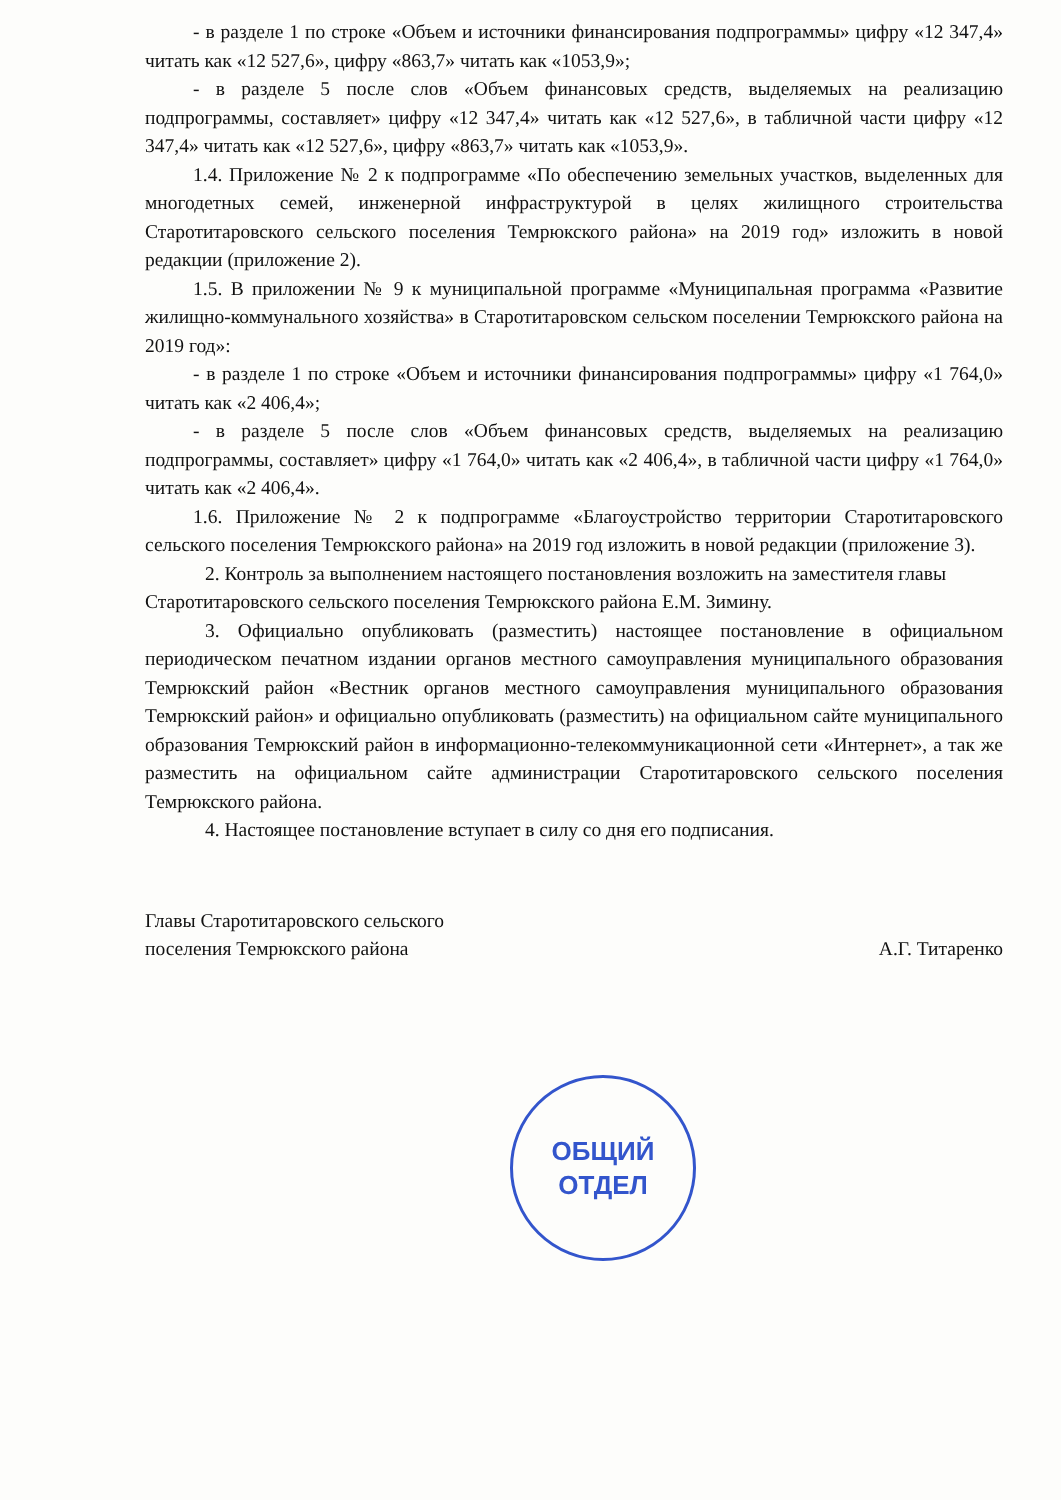- в разделе 1 по строке «Объем и источники финансирования подпрограммы» цифру «12 347,4» читать как «12 527,6», цифру «863,7» читать как «1053,9»;
- в разделе 5 после слов «Объем финансовых средств, выделяемых на реализацию подпрограммы, составляет» цифру «12 347,4» читать как «12 527,6», в табличной части цифру «12 347,4» читать как «12 527,6», цифру «863,7» читать как «1053,9».
1.4. Приложение № 2 к подпрограмме «По обеспечению земельных участков, выделенных для многодетных семей, инженерной инфраструктурой в целях жилищного строительства Старотитаровского сельского поселения Темрюкского района» на 2019 год» изложить в новой редакции (приложение 2).
1.5. В приложении № 9 к муниципальной программе «Муниципальная программа «Развитие жилищно-коммунального хозяйства» в Старотитаровском сельском поселении Темрюкского района на 2019 год»:
- в разделе 1 по строке «Объем и источники финансирования подпрограммы» цифру «1 764,0» читать как «2 406,4»;
- в разделе 5 после слов «Объем финансовых средств, выделяемых на реализацию подпрограммы, составляет» цифру «1 764,0» читать как «2 406,4», в табличной части цифру «1 764,0» читать как «2 406,4».
1.6. Приложение № 2 к подпрограмме «Благоустройство территории Старотитаровского сельского поселения Темрюкского района» на 2019 год изложить в новой редакции (приложение 3).
2. Контроль за выполнением настоящего постановления возложить на заместителя главы Старотитаровского сельского поселения Темрюкского района Е.М. Зимину.
3. Официально опубликовать (разместить) настоящее постановление в официальном периодическом печатном издании органов местного самоуправления муниципального образования Темрюкский район «Вестник органов местного самоуправления муниципального образования Темрюкский район» и официально опубликовать (разместить) на официальном сайте муниципального образования Темрюкский район в информационно-телекоммуникационной сети «Интернет», а так же разместить на официальном сайте администрации Старотитаровского сельского поселения Темрюкского района.
4. Настоящее постановление вступает в силу со дня его подписания.
Главы Старотитаровского сельского
поселения Темрюкского района
А.Г. Титаренко
ОБЩИЙ
ОТДЕЛ